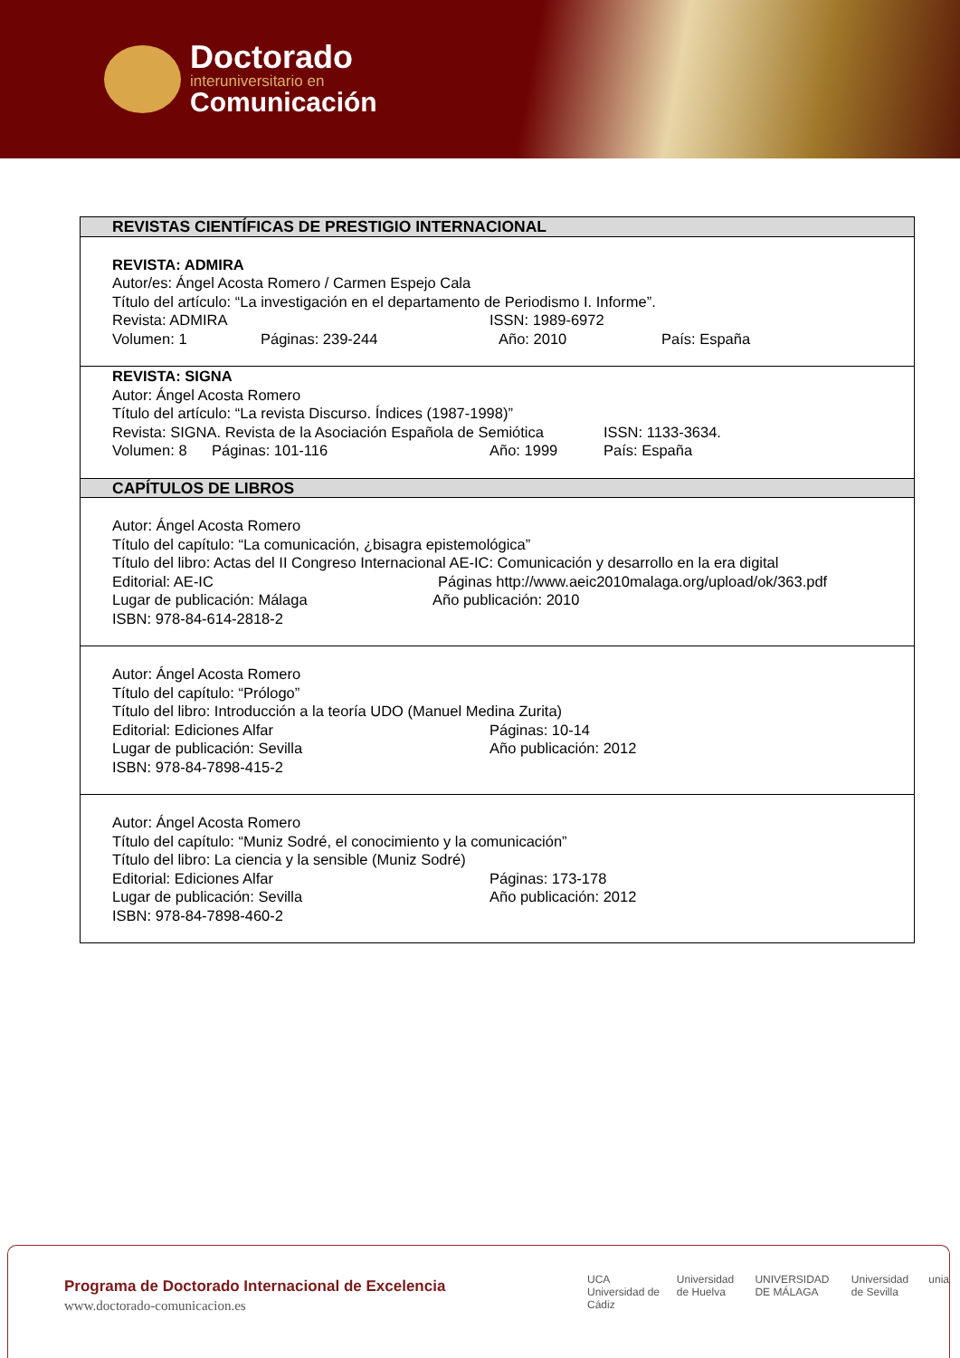Doctorado
interuniversitario en
Comunicación
| REVISTAS CIENTÍFICAS DE PRESTIGIO INTERNACIONAL |
| REVISTA: ADMIRA Autor/es: Ángel Acosta Romero / Carmen Espejo Cala Título del artículo: “La investigación en el departamento de Periodismo I. Informe”. Revista: ADMIRA ISSN: 1989-6972 Volumen: 1 Páginas: 239-244 Año: 2010 País: España |
| REVISTA: SIGNA Autor: Ángel Acosta Romero Título del artículo: “La revista Discurso. Índices (1987-1998)” Revista: SIGNA. Revista de la Asociación Española de Semiótica ISSN: 1133-3634. Volumen: 8 Páginas: 101-116 Año: 1999 País: España |
| CAPÍTULOS DE LIBROS |
| Autor: Ángel Acosta Romero Título del capítulo: “La comunicación, ¿bisagra epistemológica” Título del libro: Actas del II Congreso Internacional AE-IC: Comunicación y desarrollo en la era digital Editorial: AE-IC Páginas http://www.aeic2010malaga.org/upload/ok/363.pdf Lugar de publicación: Málaga Año publicación: 2010 ISBN: 978-84-614-2818-2 |
| Autor: Ángel Acosta Romero Título del capítulo: “Prólogo” Título del libro: Introducción a la teoría UDO (Manuel Medina Zurita) Editorial: Ediciones Alfar Páginas: 10-14 Lugar de publicación: Sevilla Año publicación: 2012 ISBN: 978-84-7898-415-2 |
| Autor: Ángel Acosta Romero Título del capítulo: “Muniz Sodré, el conocimiento y la comunicación” Título del libro: La ciencia y la sensible (Muniz Sodré) Editorial: Ediciones Alfar Páginas: 173-178 Lugar de publicación: Sevilla Año publicación: 2012 ISBN: 978-84-7898-460-2 |
Programa de Doctorado Internacional de Excelencia
www.doctorado-comunicacion.es
UCA Universidad de Cádiz Universidad de Huelva UNIVERSIDAD DE MÁLAGA Universidad de Sevilla unia